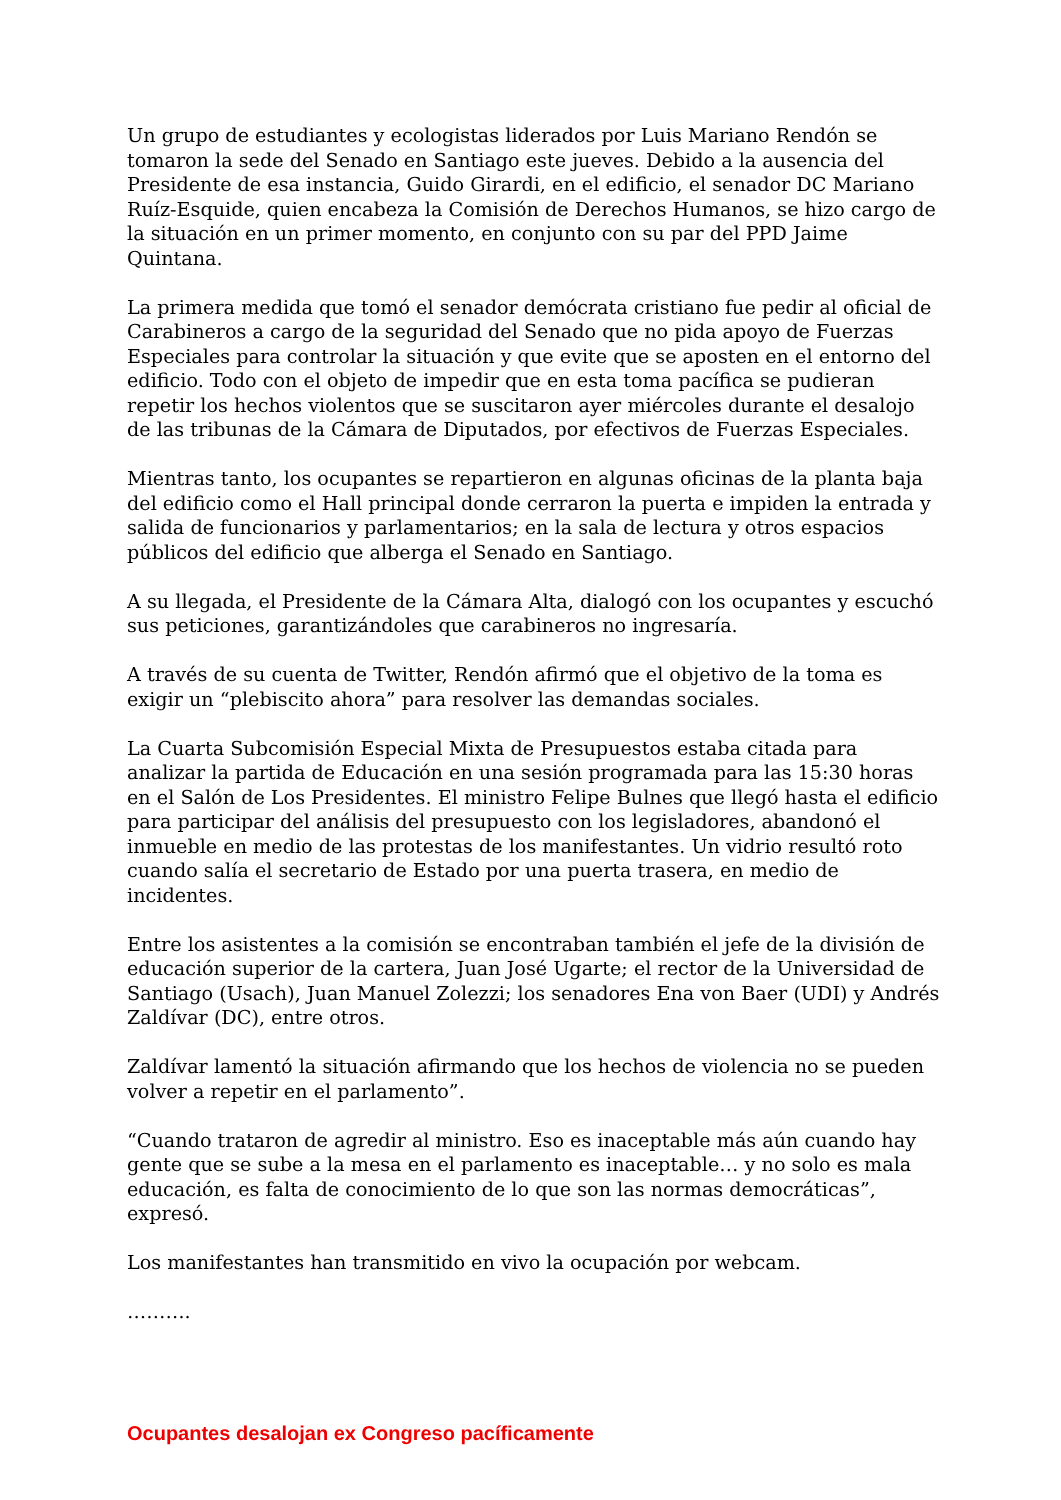Un grupo de estudiantes y ecologistas liderados por Luis Mariano Rendón se tomaron la sede del Senado en Santiago este jueves. Debido a la ausencia del Presidente de esa instancia, Guido Girardi, en el edificio, el senador DC Mariano Ruíz-Esquide, quien encabeza la Comisión de Derechos Humanos, se hizo cargo de la situación en un primer momento, en conjunto con su par del PPD Jaime Quintana.
La primera medida que tomó el senador demócrata cristiano fue pedir al oficial de Carabineros a cargo de la seguridad del Senado que no pida apoyo de Fuerzas Especiales para controlar la situación y que evite que se aposten en el entorno del edificio. Todo con el objeto de impedir que en esta toma pacífica se pudieran repetir los hechos violentos que se suscitaron ayer miércoles durante el desalojo de las tribunas de la Cámara de Diputados, por efectivos de Fuerzas Especiales.
Mientras tanto, los ocupantes se repartieron en algunas oficinas de la planta baja del edificio como el Hall principal donde cerraron la puerta e impiden la entrada y salida de funcionarios y parlamentarios; en la sala de lectura y otros espacios públicos del edificio que alberga el Senado en Santiago.
A su llegada, el Presidente de la Cámara Alta, dialogó con los ocupantes y escuchó sus peticiones, garantizándoles que carabineros no ingresaría.
A través de su cuenta de Twitter, Rendón afirmó que el objetivo de la toma es exigir un “plebiscito ahora” para resolver las demandas sociales.
La Cuarta Subcomisión Especial Mixta de Presupuestos estaba citada para analizar la partida de Educación en una sesión programada para las 15:30 horas en el Salón de Los Presidentes. El ministro Felipe Bulnes que llegó hasta el edificio para participar del análisis del presupuesto con los legisladores, abandonó el inmueble en medio de las protestas de los manifestantes. Un vidrio resultó roto cuando salía el secretario de Estado por una puerta trasera, en medio de incidentes.
Entre los asistentes a la comisión se encontraban también el jefe de la división de educación superior de la cartera, Juan José Ugarte; el rector de la Universidad de Santiago (Usach), Juan Manuel Zolezzi; los senadores Ena von Baer (UDI) y Andrés Zaldívar (DC), entre otros.
Zaldívar lamentó la situación afirmando que los hechos de violencia no se pueden volver a repetir en el parlamento”.
“Cuando trataron de agredir al ministro. Eso es inaceptable más aún cuando hay gente que se sube a la mesa en el parlamento es inaceptable… y no solo es mala educación, es falta de conocimiento de lo que son las normas democráticas”, expresó.
Los manifestantes han transmitido en vivo la ocupación por webcam.
……….
Ocupantes desalojan ex Congreso pacíficamente